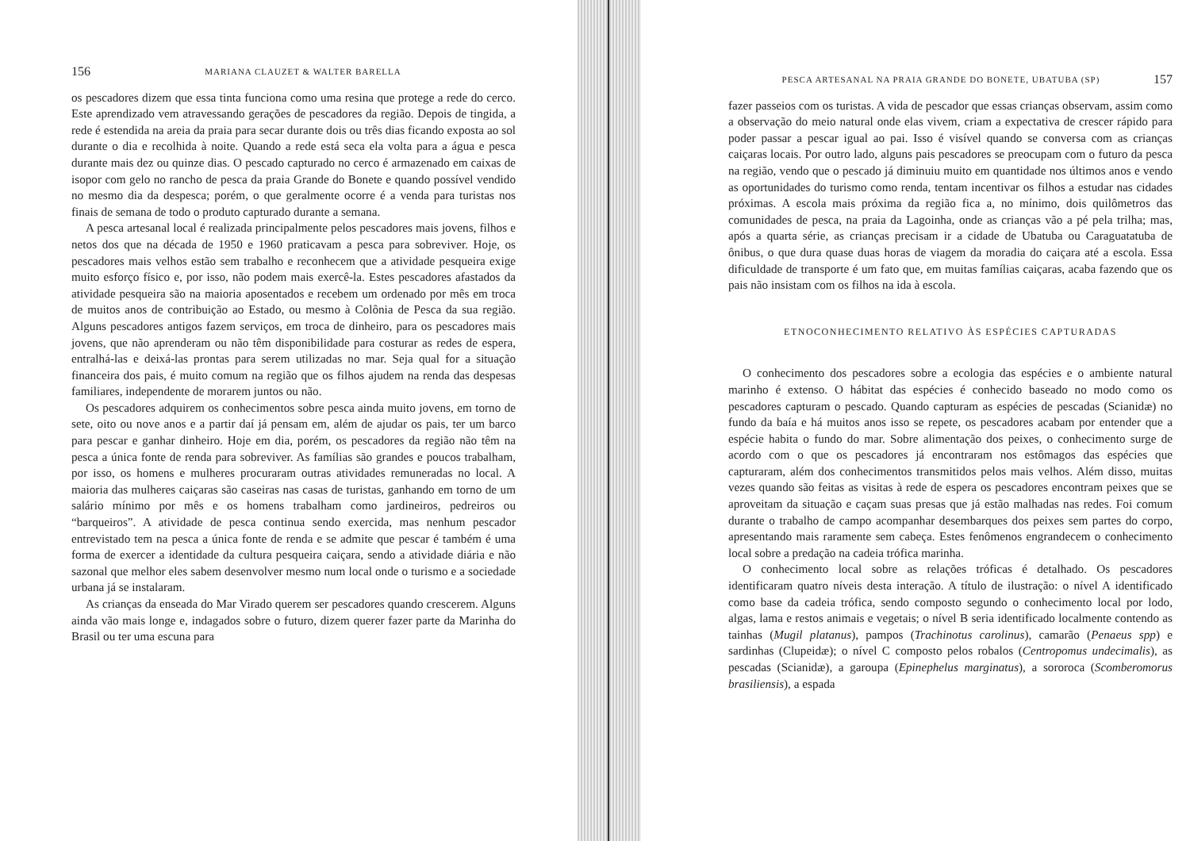156 MARIANA CLAUZET & WALTER BARELLA
os pescadores dizem que essa tinta funciona como uma resina que protege a rede do cerco. Este aprendizado vem atravessando gerações de pescadores da região. Depois de tingida, a rede é estendida na areia da praia para secar durante dois ou três dias ficando exposta ao sol durante o dia e recolhida à noite. Quando a rede está seca ela volta para a água e pesca durante mais dez ou quinze dias. O pescado capturado no cerco é armazenado em caixas de isopor com gelo no rancho de pesca da praia Grande do Bonete e quando possível vendido no mesmo dia da despesca; porém, o que geralmente ocorre é a venda para turistas nos finais de semana de todo o produto capturado durante a semana.
A pesca artesanal local é realizada principalmente pelos pescadores mais jovens, filhos e netos dos que na década de 1950 e 1960 praticavam a pesca para sobreviver. Hoje, os pescadores mais velhos estão sem trabalho e reconhecem que a atividade pesqueira exige muito esforço físico e, por isso, não podem mais exercê-la. Estes pescadores afastados da atividade pesqueira são na maioria aposentados e recebem um ordenado por mês em troca de muitos anos de contribuição ao Estado, ou mesmo à Colônia de Pesca da sua região. Alguns pescadores antigos fazem serviços, em troca de dinheiro, para os pescadores mais jovens, que não aprenderam ou não têm disponibilidade para costurar as redes de espera, entralhá-las e deixá-las prontas para serem utilizadas no mar. Seja qual for a situação financeira dos pais, é muito comum na região que os filhos ajudem na renda das despesas familiares, independente de morarem juntos ou não.
Os pescadores adquirem os conhecimentos sobre pesca ainda muito jovens, em torno de sete, oito ou nove anos e a partir daí já pensam em, além de ajudar os pais, ter um barco para pescar e ganhar dinheiro. Hoje em dia, porém, os pescadores da região não têm na pesca a única fonte de renda para sobreviver. As famílias são grandes e poucos trabalham, por isso, os homens e mulheres procuraram outras atividades remuneradas no local. A maioria das mulheres caiçaras são caseiras nas casas de turistas, ganhando em torno de um salário mínimo por mês e os homens trabalham como jardineiros, pedreiros ou “barqueiros”. A atividade de pesca continua sendo exercida, mas nenhum pescador entrevistado tem na pesca a única fonte de renda e se admite que pescar é também é uma forma de exercer a identidade da cultura pesqueira caiçara, sendo a atividade diária e não sazonal que melhor eles sabem desenvolver mesmo num local onde o turismo e a sociedade urbana já se instalaram.
As crianças da enseada do Mar Virado querem ser pescadores quando crescerem. Alguns ainda vão mais longe e, indagados sobre o futuro, dizem querer fazer parte da Marinha do Brasil ou ter uma escuna para
PESCA ARTESANAL NA PRAIA GRANDE DO BONETE, UBATUBA (SP) 157
fazer passeios com os turistas. A vida de pescador que essas crianças observam, assim como a observação do meio natural onde elas vivem, criam a expectativa de crescer rápido para poder passar a pescar igual ao pai. Isso é visível quando se conversa com as crianças caiçaras locais. Por outro lado, alguns pais pescadores se preocupam com o futuro da pesca na região, vendo que o pescado já diminuiu muito em quantidade nos últimos anos e vendo as oportunidades do turismo como renda, tentam incentivar os filhos a estudar nas cidades próximas. A escola mais próxima da região fica a, no mínimo, dois quilômetros das comunidades de pesca, na praia da Lagoinha, onde as crianças vão a pé pela trilha; mas, após a quarta série, as crianças precisam ir a cidade de Ubatuba ou Caraguatatuba de ônibus, o que dura quase duas horas de viagem da moradia do caiçara até a escola. Essa dificuldade de transporte é um fato que, em muitas famílias caiçaras, acaba fazendo que os pais não insistam com os filhos na ida à escola.
ETNOCONHECIMENTO RELATIVO ÀS ESPÉCIES CAPTURADAS
O conhecimento dos pescadores sobre a ecologia das espécies e o ambiente natural marinho é extenso. O hábitat das espécies é conhecido baseado no modo como os pescadores capturam o pescado. Quando capturam as espécies de pescadas (Scianidæ) no fundo da baía e há muitos anos isso se repete, os pescadores acabam por entender que a espécie habita o fundo do mar. Sobre alimentação dos peixes, o conhecimento surge de acordo com o que os pescadores já encontraram nos estômagos das espécies que capturaram, além dos conhecimentos transmitidos pelos mais velhos. Além disso, muitas vezes quando são feitas as visitas à rede de espera os pescadores encontram peixes que se aproveitam da situação e caçam suas presas que já estão malhadas nas redes. Foi comum durante o trabalho de campo acompanhar desembarques dos peixes sem partes do corpo, apresentando mais raramente sem cabeça. Estes fenômenos engrandecem o conhecimento local sobre a predação na cadeia trófica marinha.
O conhecimento local sobre as relações tróficas é detalhado. Os pescadores identificaram quatro níveis desta interação. A título de ilustração: o nível A identificado como base da cadeia trófica, sendo composto segundo o conhecimento local por lodo, algas, lama e restos animais e vegetais; o nível B seria identificado localmente contendo as tainhas (Mugil platanus), pampos (Trachinotus carolinus), camarão (Penaeus spp) e sardinhas (Clupeidæ); o nível C composto pelos robalos (Centropomus undecimalis), as pescadas (Scianidæ), a garoupa (Epinephelus marginatus), a sororoca (Scomberomorus brasiliensis), a espada